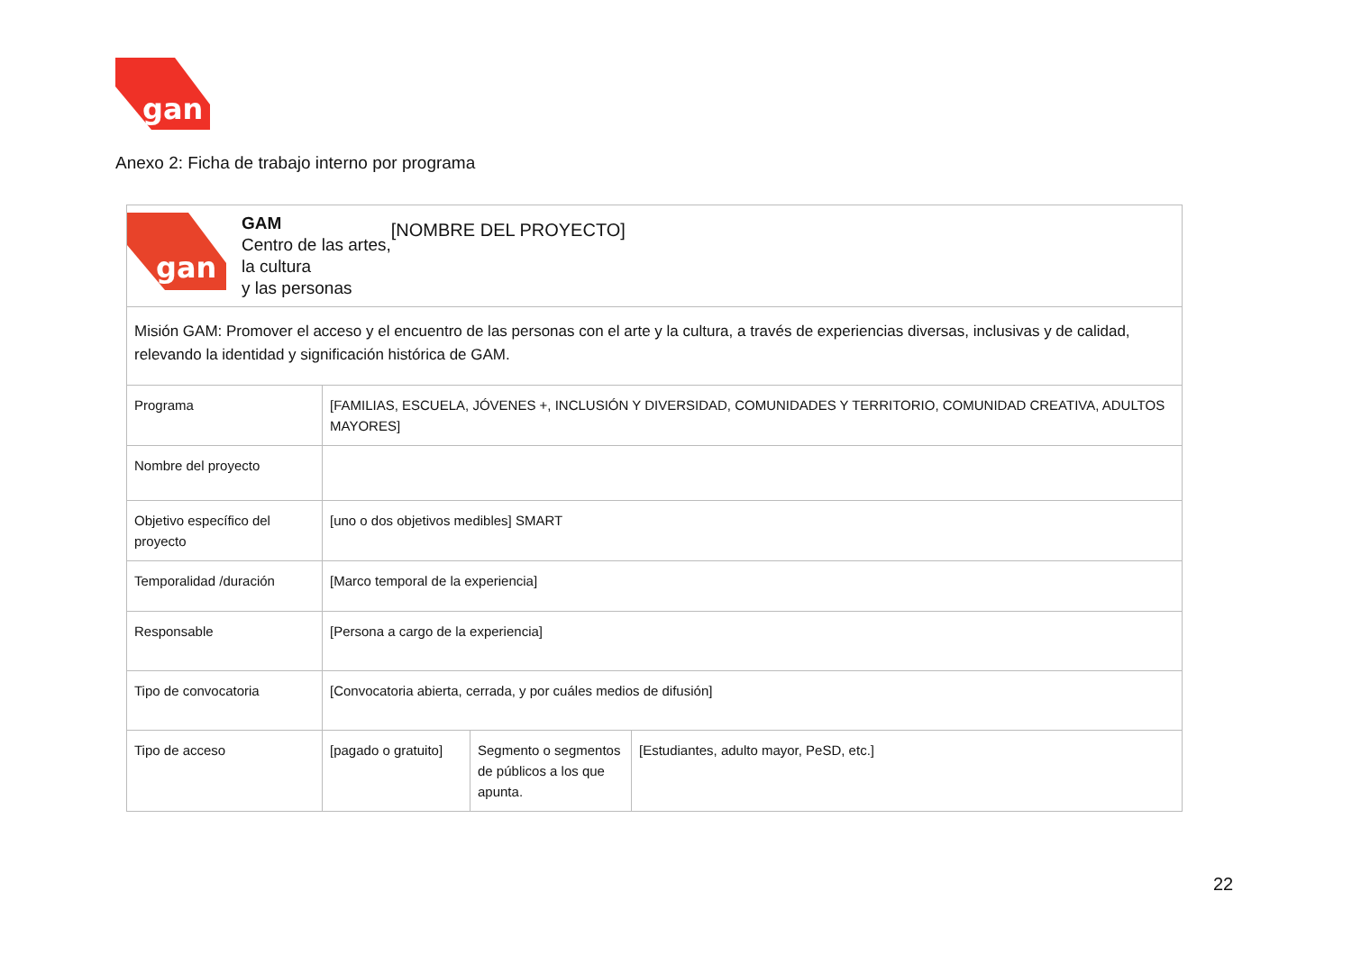gan
Anexo 2: Ficha de trabajo interno por programa
| gan GAM Centro de las artes, la cultura y las personas [NOMBRE DEL PROYECTO] | | | |
| Misión GAM: Promover el acceso y el encuentro de las personas con el arte y la cultura, a través de experiencias diversas, inclusivas y de calidad, relevando la identidad y significación histórica de GAM. | | | |
| Programa | [FAMILIAS, ESCUELA, JÓVENES +, INCLUSIÓN Y DIVERSIDAD, COMUNIDADES Y TERRITORIO, COMUNIDAD CREATIVA, ADULTOS MAYORES] | | |
| Nombre del proyecto | | | |
| Objetivo específico del proyecto | [uno o dos objetivos medibles] SMART | | |
| Temporalidad /duración | [Marco temporal de la experiencia] | | |
| Responsable | [Persona a cargo de la experiencia] | | |
| Tipo de convocatoria | [Convocatoria abierta, cerrada, y por cuáles medios de difusión] | | |
| Tipo de acceso | [pagado o gratuito] | Segmento o segmentos de públicos a los que apunta. | [Estudiantes, adulto mayor, PeSD, etc.] |
22